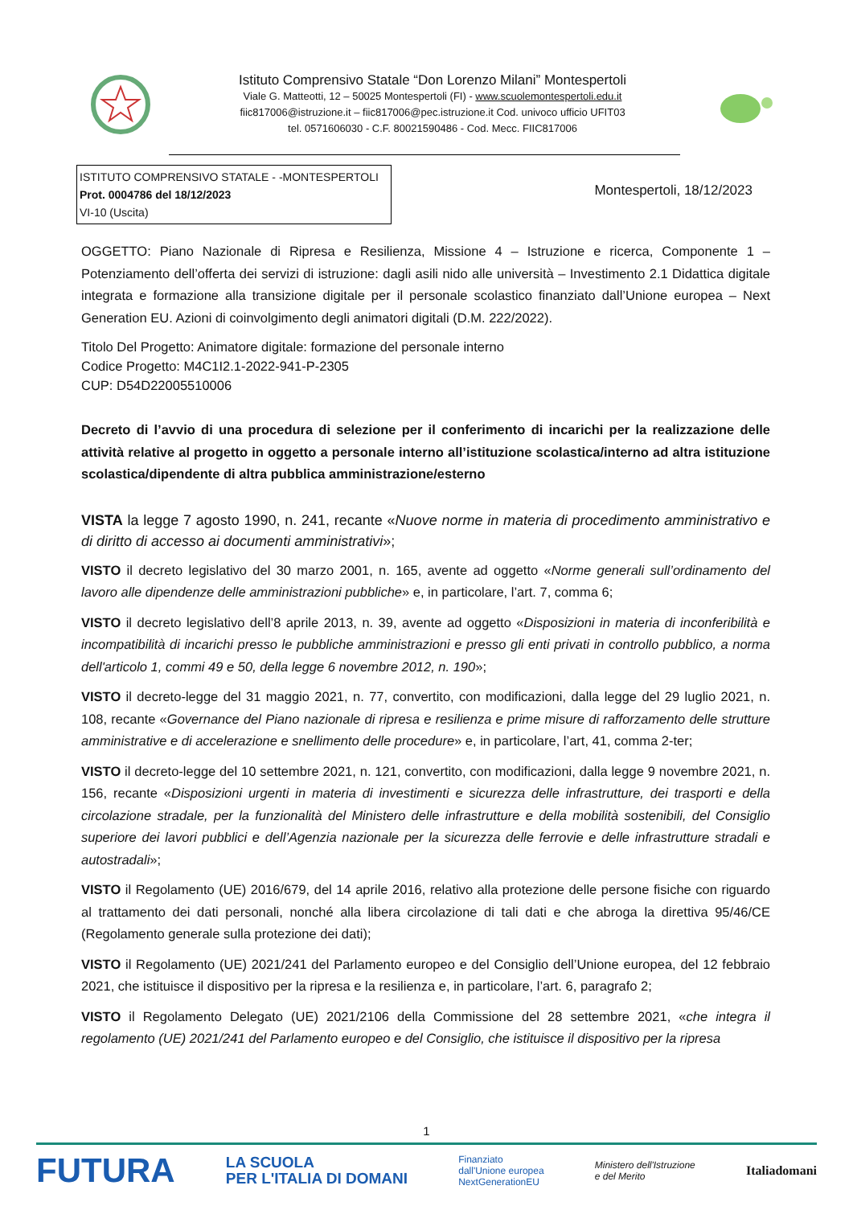Istituto Comprensivo Statale “Don Lorenzo Milani” Montespertoli
Viale G. Matteotti, 12 – 50025 Montespertoli (FI) - www.scuolemontespertoli.edu.it
fiic817006@istruzione.it – fiic817006@pec.istruzione.it Cod. univoco ufficio UFIT03
tel. 0571606030 - C.F. 80021590486 - Cod. Mecc. FIIC817006
ISTITUTO COMPRENSIVO STATALE - -MONTESPERTOLI
Prot. 0004786 del 18/12/2023
VI-10 (Uscita)
Montespertoli, 18/12/2023
OGGETTO: Piano Nazionale di Ripresa e Resilienza, Missione 4 – Istruzione e ricerca, Componente 1 – Potenziamento dell’offerta dei servizi di istruzione: dagli asili nido alle università – Investimento 2.1 Didattica digitale integrata e formazione alla transizione digitale per il personale scolastico finanziato dall’Unione europea – Next Generation EU. Azioni di coinvolgimento degli animatori digitali (D.M. 222/2022).
Titolo Del Progetto: Animatore digitale: formazione del personale interno
Codice Progetto: M4C1I2.1-2022-941-P-2305
CUP: D54D22005510006
Decreto di l’avvio di una procedura di selezione per il conferimento di incarichi per la realizzazione delle attività relative al progetto in oggetto a personale interno all’istituzione scolastica/interno ad altra istituzione scolastica/dipendente di altra pubblica amministrazione/esterno
VISTA la legge 7 agosto 1990, n. 241, recante «Nuove norme in materia di procedimento amministrativo e di diritto di accesso ai documenti amministrativi»;
VISTO il decreto legislativo del 30 marzo 2001, n. 165, avente ad oggetto «Norme generali sull’ordinamento del lavoro alle dipendenze delle amministrazioni pubbliche» e, in particolare, l’art. 7, comma 6;
VISTO il decreto legislativo dell’8 aprile 2013, n. 39, avente ad oggetto «Disposizioni in materia di inconferibilità e incompatibilità di incarichi presso le pubbliche amministrazioni e presso gli enti privati in controllo pubblico, a norma dell'articolo 1, commi 49 e 50, della legge 6 novembre 2012, n. 190»;
VISTO il decreto-legge del 31 maggio 2021, n. 77, convertito, con modificazioni, dalla legge del 29 luglio 2021, n. 108, recante «Governance del Piano nazionale di ripresa e resilienza e prime misure di rafforzamento delle strutture amministrative e di accelerazione e snellimento delle procedure» e, in particolare, l’art, 41, comma 2-ter;
VISTO il decreto-legge del 10 settembre 2021, n. 121, convertito, con modificazioni, dalla legge 9 novembre 2021, n. 156, recante «Disposizioni urgenti in materia di investimenti e sicurezza delle infrastrutture, dei trasporti e della circolazione stradale, per la funzionalità del Ministero delle infrastrutture e della mobilità sostenibili, del Consiglio superiore dei lavori pubblici e dell’Agenzia nazionale per la sicurezza delle ferrovie e delle infrastrutture stradali e autostradali»;
VISTO il Regolamento (UE) 2016/679, del 14 aprile 2016, relativo alla protezione delle persone fisiche con riguardo al trattamento dei dati personali, nonché alla libera circolazione di tali dati e che abroga la direttiva 95/46/CE (Regolamento generale sulla protezione dei dati);
VISTO il Regolamento (UE) 2021/241 del Parlamento europeo e del Consiglio dell’Unione europea, del 12 febbraio 2021, che istituisce il dispositivo per la ripresa e la resilienza e, in particolare, l’art. 6, paragrafo 2;
VISTO il Regolamento Delegato (UE) 2021/2106 della Commissione del 28 settembre 2021, «che integra il regolamento (UE) 2021/241 del Parlamento europeo e del Consiglio, che istituisce il dispositivo per la ripresa
1
FUTURA LA SCUOLA
PER L'ITALIA DI DOMANI Finanziato
dall'Unione europea
NextGenerationEU Ministero dell'Istruzione
e del Merito Italiadomani